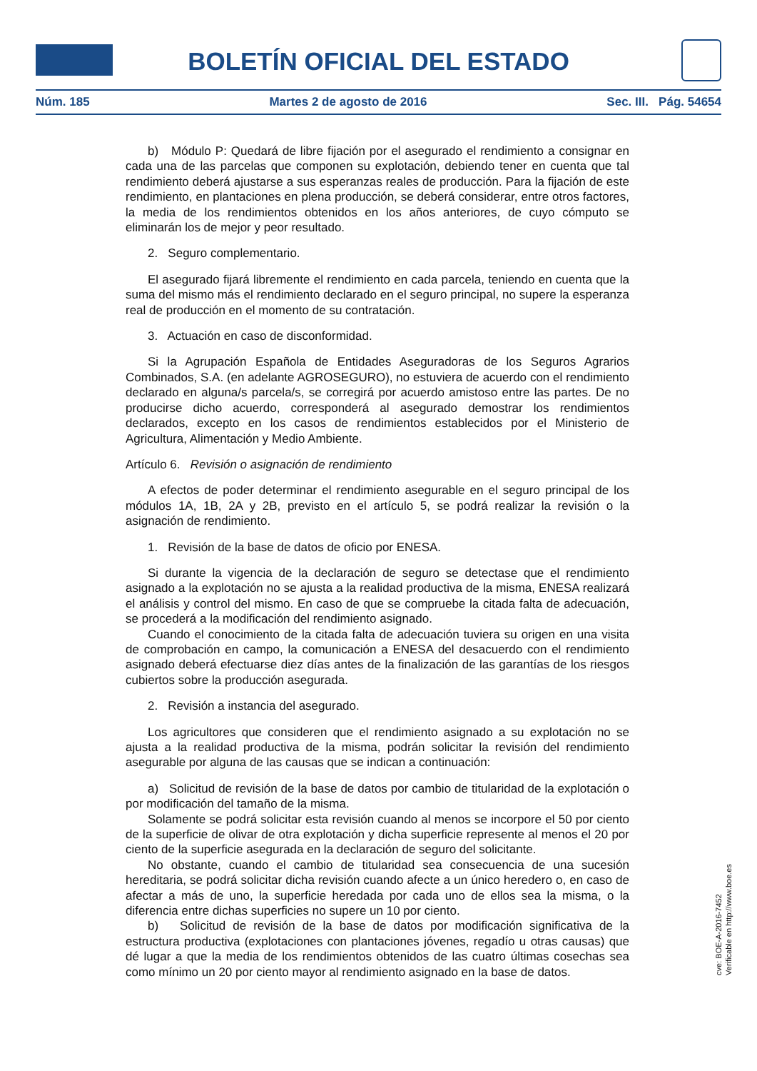BOLETÍN OFICIAL DEL ESTADO
Núm. 185 Martes 2 de agosto de 2016 Sec. III. Pág. 54654
b) Módulo P: Quedará de libre fijación por el asegurado el rendimiento a consignar en cada una de las parcelas que componen su explotación, debiendo tener en cuenta que tal rendimiento deberá ajustarse a sus esperanzas reales de producción. Para la fijación de este rendimiento, en plantaciones en plena producción, se deberá considerar, entre otros factores, la media de los rendimientos obtenidos en los años anteriores, de cuyo cómputo se eliminarán los de mejor y peor resultado.
2. Seguro complementario.
El asegurado fijará libremente el rendimiento en cada parcela, teniendo en cuenta que la suma del mismo más el rendimiento declarado en el seguro principal, no supere la esperanza real de producción en el momento de su contratación.
3. Actuación en caso de disconformidad.
Si la Agrupación Española de Entidades Aseguradoras de los Seguros Agrarios Combinados, S.A. (en adelante AGROSEGURO), no estuviera de acuerdo con el rendimiento declarado en alguna/s parcela/s, se corregirá por acuerdo amistoso entre las partes. De no producirse dicho acuerdo, corresponderá al asegurado demostrar los rendimientos declarados, excepto en los casos de rendimientos establecidos por el Ministerio de Agricultura, Alimentación y Medio Ambiente.
Artículo 6. Revisión o asignación de rendimiento
A efectos de poder determinar el rendimiento asegurable en el seguro principal de los módulos 1A, 1B, 2A y 2B, previsto en el artículo 5, se podrá realizar la revisión o la asignación de rendimiento.
1. Revisión de la base de datos de oficio por ENESA.
Si durante la vigencia de la declaración de seguro se detectase que el rendimiento asignado a la explotación no se ajusta a la realidad productiva de la misma, ENESA realizará el análisis y control del mismo. En caso de que se compruebe la citada falta de adecuación, se procederá a la modificación del rendimiento asignado.
Cuando el conocimiento de la citada falta de adecuación tuviera su origen en una visita de comprobación en campo, la comunicación a ENESA del desacuerdo con el rendimiento asignado deberá efectuarse diez días antes de la finalización de las garantías de los riesgos cubiertos sobre la producción asegurada.
2. Revisión a instancia del asegurado.
Los agricultores que consideren que el rendimiento asignado a su explotación no se ajusta a la realidad productiva de la misma, podrán solicitar la revisión del rendimiento asegurable por alguna de las causas que se indican a continuación:
a) Solicitud de revisión de la base de datos por cambio de titularidad de la explotación o por modificación del tamaño de la misma.
Solamente se podrá solicitar esta revisión cuando al menos se incorpore el 50 por ciento de la superficie de olivar de otra explotación y dicha superficie represente al menos el 20 por ciento de la superficie asegurada en la declaración de seguro del solicitante.
No obstante, cuando el cambio de titularidad sea consecuencia de una sucesión hereditaria, se podrá solicitar dicha revisión cuando afecte a un único heredero o, en caso de afectar a más de uno, la superficie heredada por cada uno de ellos sea la misma, o la diferencia entre dichas superficies no supere un 10 por ciento.
b) Solicitud de revisión de la base de datos por modificación significativa de la estructura productiva (explotaciones con plantaciones jóvenes, regadío u otras causas) que dé lugar a que la media de los rendimientos obtenidos de las cuatro últimas cosechas sea como mínimo un 20 por ciento mayor al rendimiento asignado en la base de datos.
cve: BOE-A-2016-7452
Verificable en http://www.boe.es